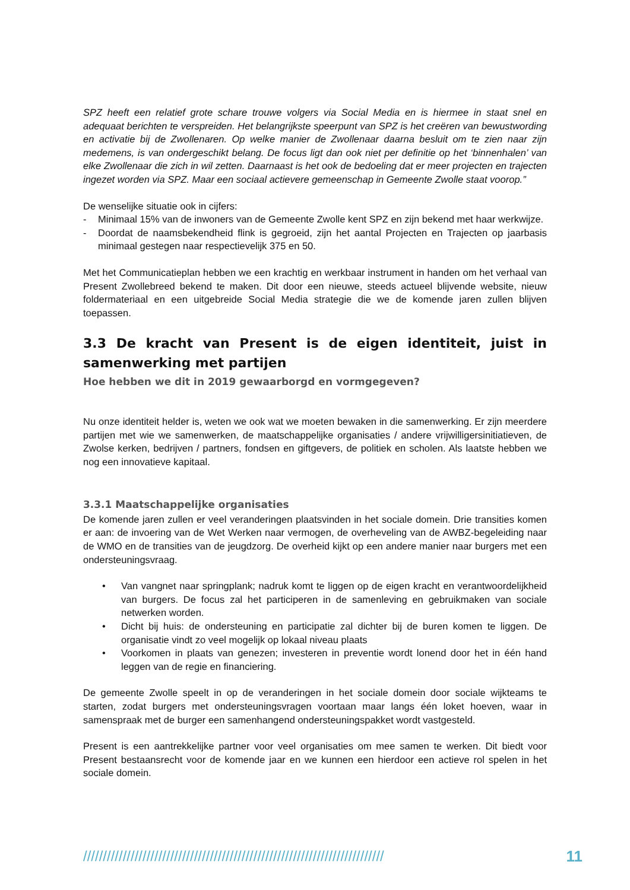SPZ heeft een relatief grote schare trouwe volgers via Social Media en is hiermee in staat snel en adequaat berichten te verspreiden. Het belangrijkste speerpunt van SPZ is het creëren van bewustwording en activatie bij de Zwollenaren. Op welke manier de Zwollenaar daarna besluit om te zien naar zijn medemens, is van ondergeschikt belang. De focus ligt dan ook niet per definitie op het ‘binnenhalen’ van elke Zwollenaar die zich in wil zetten. Daarnaast is het ook de bedoeling dat er meer projecten en trajecten ingezet worden via SPZ. Maar een sociaal actievere gemeenschap in Gemeente Zwolle staat voorop.”
De wenselijke situatie ook in cijfers:
- Minimaal 15% van de inwoners van de Gemeente Zwolle kent SPZ en zijn bekend met haar werkwijze.
- Doordat de naamsbekendheid flink is gegroeid, zijn het aantal Projecten en Trajecten op jaarbasis minimaal gestegen naar respectievelijk 375 en 50.
Met het Communicatieplan hebben we een krachtig en werkbaar instrument in handen om het verhaal van Present Zwollebreed bekend te maken. Dit door een nieuwe, steeds actueel blijvende website, nieuw foldermateriaal en een uitgebreide Social Media strategie die we de komende jaren zullen blijven toepassen.
3.3 De kracht van Present is de eigen identiteit, juist in samenwerking met partijen
Hoe hebben we dit in 2019 gewaarborgd en vormgegeven?
Nu onze identiteit helder is, weten we ook wat we moeten bewaken in die samenwerking. Er zijn meerdere partijen met wie we samenwerken, de maatschappelijke organisaties / andere vrijwilligersinitiatieven, de Zwolse kerken, bedrijven / partners, fondsen en giftgevers, de politiek en scholen. Als laatste hebben we nog een innovatieve kapitaal.
3.3.1 Maatschappelijke organisaties
De komende jaren zullen er veel veranderingen plaatsvinden in het sociale domein. Drie transities komen er aan: de invoering van de Wet Werken naar vermogen, de overheveling van de AWBZ-begeleiding naar de WMO en de transities van de jeugdzorg. De overheid kijkt op een andere manier naar burgers met een ondersteuningsvraag.
• Van vangnet naar springplank; nadruk komt te liggen op de eigen kracht en verantwoordelijkheid van burgers. De focus zal het participeren in de samenleving en gebruikmaken van sociale netwerken worden.
• Dicht bij huis: de ondersteuning en participatie zal dichter bij de buren komen te liggen. De organisatie vindt zo veel mogelijk op lokaal niveau plaats
• Voorkomen in plaats van genezen; investeren in preventie wordt lonend door het in één hand leggen van de regie en financiering.
De gemeente Zwolle speelt in op de veranderingen in het sociale domein door sociale wijkteams te starten, zodat burgers met ondersteuningsvragen voortaan maar langs één loket hoeven, waar in samenspraak met de burger een samenhangend ondersteuningspakket wordt vastgesteld.
Present is een aantrekkelijke partner voor veel organisaties om mee samen te werken. Dit biedt voor Present bestaansrecht voor de komende jaar en we kunnen een hierdoor een actieve rol spelen in het sociale domein.
//////////////////////////////////////////////////////////////////////////// 11